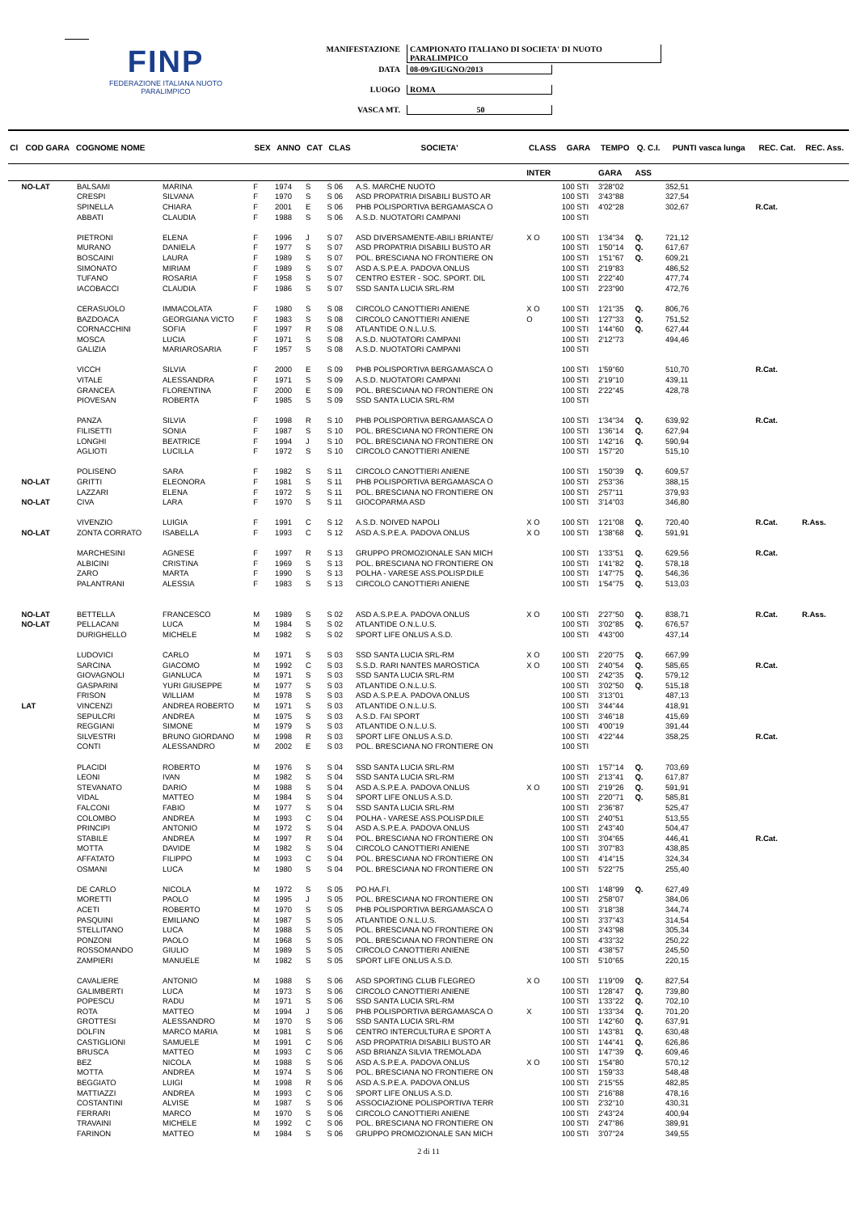FINP
FEDERAZIONE ITALIANA NUOTO PARALIMPICO
MANIFESTAZIONE CAMPIONATO ITALIANO DI SOCIETA' DI NUOTO PARALIMPICO
DATA 08-09/GIUGNO/2013
LUOGO ROMA
VASCA MT. 50
| Cl | COD GARA | COGNOME NOME | | SEX | ANNO | CAT | CLAS | SOCIETA' | CLASS | GARA | TEMPO | Q. C.I. | PUNTI vasca lunga | REC. Cat. | REC. Ass. |
| --- | --- | --- | --- | --- | --- | --- | --- | --- | --- | --- | --- | --- | --- | --- | --- |
| | | | | | | | | | INTER | | GARA | ASS | | | |
| | NO-LAT | BALSAMI | MARINA | F | 1974 | S | S 06 | A.S. MARCHE NUOTO | | 100 STI | 3'28"02 | | 352,51 | | |
| | | CRESPI | SILVANA | F | 1970 | S | S 06 | ASD PROPATRIA DISABILI BUSTO AR | | 100 STI | 3'43"88 | | 327,54 | | |
| | | SPINELLA | CHIARA | F | 2001 | E | S 06 | PHB POLISPORTIVA BERGAMASCA O | | 100 STI | 4'02"28 | | 302,67 | R.Cat. | |
| | | ABBATI | CLAUDIA | F | 1988 | S | S 06 | A.S.D. NUOTATORI CAMPANI | | 100 STI | | | | | |
| | | PIETRONI | ELENA | F | 1996 | J | S 07 | ASD DIVERSAMENTE-ABILI BRIANTE/ | X O | 100 STI | 1'34"34 | Q. | 721,12 | | |
| | | MURANO | DANIELA | F | 1977 | S | S 07 | ASD PROPATRIA DISABILI BUSTO AR | | 100 STI | 1'50"14 | Q. | 617,67 | | |
| | | BOSCAINI | LAURA | F | 1989 | S | S 07 | POL. BRESCIANA NO FRONTIERE ON | | 100 STI | 1'51"67 | Q. | 609,21 | | |
| | | SIMONATO | MIRIAM | F | 1989 | S | S 07 | ASD A.S.P.E.A. PADOVA ONLUS | | 100 STI | 2'19"83 | | 486,52 | | |
| | | TUFANO | ROSARIA | F | 1958 | S | S 07 | CENTRO ESTER - SOC. SPORT. DIL | | 100 STI | 2'22"40 | | 477,74 | | |
| | | IACOBACCI | CLAUDIA | F | 1986 | S | S 07 | SSD SANTA LUCIA SRL-RM | | 100 STI | 2'23"90 | | 472,76 | | |
| | | CERASUOLO | IMMACOLATA | F | 1980 | S | S 08 | CIRCOLO CANOTTIERI ANIENE | X O | 100 STI | 1'21"35 | Q. | 806,76 | | |
| | | BAZDOACA | GEORGIANA VICTO | F | 1983 | S | S 08 | CIRCOLO CANOTTIERI ANIENE | O | 100 STI | 1'27"33 | Q. | 751,52 | | |
| | | CORNACCHINI | SOFIA | F | 1997 | R | S 08 | ATLANTIDE O.N.L.U.S. | | 100 STI | 1'44"60 | Q. | 627,44 | | |
| | | MOSCA | LUCIA | F | 1971 | S | S 08 | A.S.D. NUOTATORI CAMPANI | | 100 STI | 2'12"73 | | 494,46 | | |
| | | GALIZIA | MARIAROSARIA | F | 1957 | S | S 08 | A.S.D. NUOTATORI CAMPANI | | 100 STI | | | | | |
| | | VICCH | SILVIA | F | 2000 | E | S 09 | PHB POLISPORTIVA BERGAMASCA O | | 100 STI | 1'59"60 | | 510,70 | R.Cat. | |
| | | VITALE | ALESSANDRA | F | 1971 | S | S 09 | A.S.D. NUOTATORI CAMPANI | | 100 STI | 2'19"10 | | 439,11 | | |
| | | GRANCEA | FLORENTINA | F | 2000 | E | S 09 | POL. BRESCIANA NO FRONTIERE ON | | 100 STI | 2'22"45 | | 428,78 | | |
| | | PIOVESAN | ROBERTA | F | 1985 | S | S 09 | SSD SANTA LUCIA SRL-RM | | 100 STI | | | | | |
| | | PANZA | SILVIA | F | 1998 | R | S 10 | PHB POLISPORTIVA BERGAMASCA O | | 100 STI | 1'34"34 | Q. | 639,92 | R.Cat. | |
| | | FILISETTI | SONIA | F | 1987 | S | S 10 | POL. BRESCIANA NO FRONTIERE ON | | 100 STI | 1'36"14 | Q. | 627,94 | | |
| | | LONGHI | BEATRICE | F | 1994 | J | S 10 | POL. BRESCIANA NO FRONTIERE ON | | 100 STI | 1'42"16 | Q. | 590,94 | | |
| | | AGLIOTI | LUCILLA | F | 1972 | S | S 10 | CIRCOLO CANOTTIERI ANIENE | | 100 STI | 1'57"20 | | 515,10 | | |
| | | POLISENO | SARA | F | 1982 | S | S 11 | CIRCOLO CANOTTIERI ANIENE | | 100 STI | 1'50"39 | Q. | 609,57 | | |
| | NO-LAT | GRITTI | ELEONORA | F | 1981 | S | S 11 | PHB POLISPORTIVA BERGAMASCA O | | 100 STI | 2'53"36 | | 388,15 | | |
| | | LAZZARI | ELENA | F | 1972 | S | S 11 | POL. BRESCIANA NO FRONTIERE ON | | 100 STI | 2'57"11 | | 379,93 | | |
| | NO-LAT | CIVA | LARA | F | 1970 | S | S 11 | GIOCOPARMA ASD | | 100 STI | 3'14"03 | | 346,80 | | |
| | | VIVENZIO | LUIGIA | F | 1991 | C | S 12 | A.S.D. NOIVED NAPOLI | X O | 100 STI | 1'21"08 | Q. | 720,40 | R.Cat. | R.Ass. |
| | NO-LAT | ZONTA CORRATO | ISABELLA | F | 1993 | C | S 12 | ASD A.S.P.E.A. PADOVA ONLUS | X O | 100 STI | 1'38"68 | Q. | 591,91 | | |
| | | MARCHESINI | AGNESE | F | 1997 | R | S 13 | GRUPPO PROMOZIONALE SAN MICH | | 100 STI | 1'33"51 | Q. | 629,56 | R.Cat. | |
| | | ALBICINI | CRISTINA | F | 1969 | S | S 13 | POL. BRESCIANA NO FRONTIERE ON | | 100 STI | 1'41"82 | Q. | 578,18 | | |
| | | ZARO | MARTA | F | 1990 | S | S 13 | POLHA - VARESE ASS.POLISP.DILE | | 100 STI | 1'47"75 | Q. | 546,36 | | |
| | | PALANTRANI | ALESSIA | F | 1983 | S | S 13 | CIRCOLO CANOTTIERI ANIENE | | 100 STI | 1'54"75 | Q. | 513,03 | | |
| | NO-LAT | BETTELLA | FRANCESCO | M | 1989 | S | S 02 | ASD A.S.P.E.A. PADOVA ONLUS | X O | 100 STI | 2'27"50 | Q. | 838,71 | R.Cat. | R.Ass. |
| | NO-LAT | PELLACANI | LUCA | M | 1984 | S | S 02 | ATLANTIDE O.N.L.U.S. | | 100 STI | 3'02"85 | Q. | 676,57 | | |
| | | DURIGHELLO | MICHELE | M | 1982 | S | S 02 | SPORT LIFE ONLUS A.S.D. | | 100 STI | 4'43"00 | | 437,14 | | |
| | | LUDOVICI | CARLO | M | 1971 | S | S 03 | SSD SANTA LUCIA SRL-RM | X O | 100 STI | 2'20"75 | Q. | 667,99 | | |
| | | SARCINA | GIACOMO | M | 1992 | C | S 03 | S.S.D. RARI NANTES MAROSTICA | X O | 100 STI | 2'40"54 | Q. | 585,65 | R.Cat. | |
| | | GIOVAGNOLI | GIANLUCA | M | 1971 | S | S 03 | SSD SANTA LUCIA SRL-RM | | 100 STI | 2'42"35 | Q. | 579,12 | | |
| | | GASPARINI | YURI GIUSEPPE | M | 1977 | S | S 03 | ATLANTIDE O.N.L.U.S. | | 100 STI | 3'02"50 | Q. | 515,18 | | |
| | | FRISON | WILLIAM | M | 1978 | S | S 03 | ASD A.S.P.E.A. PADOVA ONLUS | | 100 STI | 3'13"01 | | 487,13 | | |
| | LAT | VINCENZI | ANDREA ROBERTO | M | 1971 | S | S 03 | ATLANTIDE O.N.L.U.S. | | 100 STI | 3'44"44 | | 418,91 | | |
| | | SEPULCRI | ANDREA | M | 1975 | S | S 03 | A.S.D. FAI SPORT | | 100 STI | 3'46"18 | | 415,69 | | |
| | | REGGIANI | SIMONE | M | 1979 | S | S 03 | ATLANTIDE O.N.L.U.S. | | 100 STI | 4'00"19 | | 391,44 | | |
| | | SILVESTRI | BRUNO GIORDANO | M | 1998 | R | S 03 | SPORT LIFE ONLUS A.S.D. | | 100 STI | 4'22"44 | | 358,25 | R.Cat. | |
| | | CONTI | ALESSANDRO | M | 2002 | E | S 03 | POL. BRESCIANA NO FRONTIERE ON | | 100 STI | | | | | |
| | | PLACIDI | ROBERTO | M | 1976 | S | S 04 | SSD SANTA LUCIA SRL-RM | | 100 STI | 1'57"14 | Q. | 703,69 | | |
| | | LEONI | IVAN | M | 1982 | S | S 04 | SSD SANTA LUCIA SRL-RM | | 100 STI | 2'13"41 | Q. | 617,87 | | |
| | | STEVANATO | DARIO | M | 1988 | S | S 04 | ASD A.S.P.E.A. PADOVA ONLUS | X O | 100 STI | 2'19"26 | Q. | 591,91 | | |
| | | VIDAL | MATTEO | M | 1984 | S | S 04 | SPORT LIFE ONLUS A.S.D. | | 100 STI | 2'20"71 | Q. | 585,81 | | |
| | | FALCONI | FABIO | M | 1977 | S | S 04 | SSD SANTA LUCIA SRL-RM | | 100 STI | 2'36"87 | | 525,47 | | |
| | | COLOMBO | ANDREA | M | 1993 | C | S 04 | POLHA - VARESE ASS.POLISP.DILE | | 100 STI | 2'40"51 | | 513,55 | | |
| | | PRINCIPI | ANTONIO | M | 1972 | S | S 04 | ASD A.S.P.E.A. PADOVA ONLUS | | 100 STI | 2'43"40 | | 504,47 | | |
| | | STABILE | ANDREA | M | 1997 | R | S 04 | POL. BRESCIANA NO FRONTIERE ON | | 100 STI | 3'04"65 | | 446,41 | R.Cat. | |
| | | MOTTA | DAVIDE | M | 1982 | S | S 04 | CIRCOLO CANOTTIERI ANIENE | | 100 STI | 3'07"83 | | 438,85 | | |
| | | AFFATATO | FILIPPO | M | 1993 | C | S 04 | POL. BRESCIANA NO FRONTIERE ON | | 100 STI | 4'14"15 | | 324,34 | | |
| | | OSMANI | LUCA | M | 1980 | S | S 04 | POL. BRESCIANA NO FRONTIERE ON | | 100 STI | 5'22"75 | | 255,40 | | |
| | | DE CARLO | NICOLA | M | 1972 | S | S 05 | PO.HA.FI. | | 100 STI | 1'48"99 | Q. | 627,49 | | |
| | | MORETTI | PAOLO | M | 1995 | J | S 05 | POL. BRESCIANA NO FRONTIERE ON | | 100 STI | 2'58"07 | | 384,06 | | |
| | | ACETI | ROBERTO | M | 1970 | S | S 05 | PHB POLISPORTIVA BERGAMASCA O | | 100 STI | 3'18"38 | | 344,74 | | |
| | | PASQUINI | EMILIANO | M | 1987 | S | S 05 | ATLANTIDE O.N.L.U.S. | | 100 STI | 3'37"43 | | 314,54 | | |
| | | STELLITANO | LUCA | M | 1988 | S | S 05 | POL. BRESCIANA NO FRONTIERE ON | | 100 STI | 3'43"98 | | 305,34 | | |
| | | PONZONI | PAOLO | M | 1968 | S | S 05 | POL. BRESCIANA NO FRONTIERE ON | | 100 STI | 4'33"32 | | 250,22 | | |
| | | ROSSOMANDO | GIULIO | M | 1989 | S | S 05 | CIRCOLO CANOTTIERI ANIENE | | 100 STI | 4'38"57 | | 245,50 | | |
| | | ZAMPIERI | MANUELE | M | 1982 | S | S 05 | SPORT LIFE ONLUS A.S.D. | | 100 STI | 5'10"65 | | 220,15 | | |
| | | CAVALIERE | ANTONIO | M | 1988 | S | S 06 | ASD SPORTING CLUB FLEGREO | X O | 100 STI | 1'19"09 | Q. | 827,54 | | |
| | | GALIMBERTI | LUCA | M | 1973 | S | S 06 | CIRCOLO CANOTTIERI ANIENE | | 100 STI | 1'28"47 | Q. | 739,80 | | |
| | | POPESCU | RADU | M | 1971 | S | S 06 | SSD SANTA LUCIA SRL-RM | | 100 STI | 1'33"22 | Q. | 702,10 | | |
| | | ROTA | MATTEO | M | 1994 | J | S 06 | PHB POLISPORTIVA BERGAMASCA O | X | 100 STI | 1'33"34 | Q. | 701,20 | | |
| | | GROTTESI | ALESSANDRO | M | 1970 | S | S 06 | SSD SANTA LUCIA SRL-RM | | 100 STI | 1'42"60 | Q. | 637,91 | | |
| | | DOLFIN | MARCO MARIA | M | 1981 | S | S 06 | CENTRO INTERCULTURA E SPORT A | | 100 STI | 1'43"81 | Q. | 630,48 | | |
| | | CASTIGLIONI | SAMUELE | M | 1991 | C | S 06 | ASD PROPATRIA DISABILI BUSTO AR | | 100 STI | 1'44"41 | Q. | 626,86 | | |
| | | BRUSCA | MATTEO | M | 1993 | C | S 06 | ASD BRIANZA SILVIA TREMOLADA | | 100 STI | 1'47"39 | Q. | 609,46 | | |
| | | BEZ | NICOLA | M | 1988 | S | S 06 | ASD A.S.P.E.A. PADOVA ONLUS | X O | 100 STI | 1'54"80 | | 570,12 | | |
| | | MOTTA | ANDREA | M | 1974 | S | S 06 | POL. BRESCIANA NO FRONTIERE ON | | 100 STI | 1'59"33 | | 548,48 | | |
| | | BEGGIATO | LUIGI | M | 1998 | R | S 06 | ASD A.S.P.E.A. PADOVA ONLUS | | 100 STI | 2'15"55 | | 482,85 | | |
| | | MATTIAZZI | ANDREA | M | 1993 | C | S 06 | SPORT LIFE ONLUS A.S.D. | | 100 STI | 2'16"88 | | 478,16 | | |
| | | COSTANTINI | ALVISE | M | 1987 | S | S 06 | ASSOCIAZIONE POLISPORTIVA TERR | | 100 STI | 2'32"10 | | 430,31 | | |
| | | FERRARI | MARCO | M | 1970 | S | S 06 | CIRCOLO CANOTTIERI ANIENE | | 100 STI | 2'43"24 | | 400,94 | | |
| | | TRAVAINI | MICHELE | M | 1992 | C | S 06 | POL. BRESCIANA NO FRONTIERE ON | | 100 STI | 2'47"86 | | 389,91 | | |
| | | FARINON | MATTEO | M | 1984 | S | S 06 | GRUPPO PROMOZIONALE SAN MICH | | 100 STI | 3'07"24 | | 349,55 | | |
2 di 11